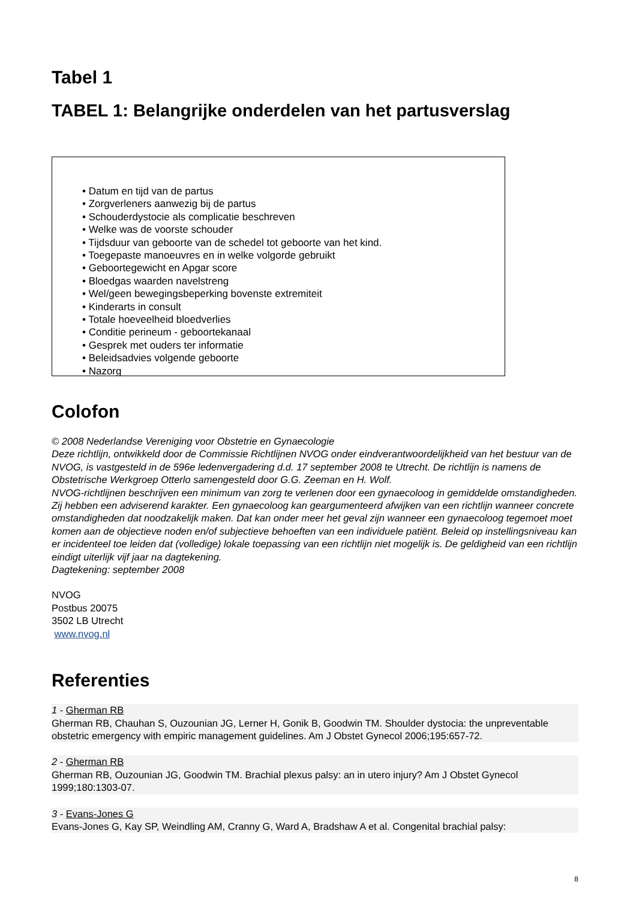Tabel 1
TABEL 1: Belangrijke onderdelen van het partusverslag
• Datum en tijd van de partus
• Zorgverleners aanwezig bij de partus
• Schouderdystocie als complicatie beschreven
• Welke was de voorste schouder
• Tijdsduur van geboorte van de schedel tot geboorte van het kind.
• Toegepaste manoeuvres en in welke volgorde gebruikt
• Geboortegewicht en Apgar score
• Bloedgas waarden navelstreng
• Wel/geen bewegingsbeperking bovenste extremiteit
• Kinderarts in consult
• Totale hoeveelheid bloedverlies
• Conditie perineum - geboortekanaal
• Gesprek met ouders ter informatie
• Beleidsadvies volgende geboorte
• Nazorg
Colofon
© 2008 Nederlandse Vereniging voor Obstetrie en Gynaecologie
Deze richtlijn, ontwikkeld door de Commissie Richtlijnen NVOG onder eindverantwoordelijkheid van het bestuur van de NVOG, is vastgesteld in de 596e ledenvergadering d.d. 17 september 2008 te Utrecht. De richtlijn is namens de Obstetrische Werkgroep Otterlo samengesteld door G.G. Zeeman en H. Wolf.
NVOG-richtlijnen beschrijven een minimum van zorg te verlenen door een gynaecoloog in gemiddelde omstandigheden. Zij hebben een adviserend karakter. Een gynaecoloog kan geargumenteerd afwijken van een richtlijn wanneer concrete omstandigheden dat noodzakelijk maken. Dat kan onder meer het geval zijn wanneer een gynaecoloog tegemoet moet komen aan de objectieve noden en/of subjectieve behoeften van een individuele patiënt. Beleid op instellingsniveau kan er incidenteel toe leiden dat (volledige) lokale toepassing van een richtlijn niet mogelijk is. De geldigheid van een richtlijn eindigt uiterlijk vijf jaar na dagtekening.
Dagtekening: september 2008
NVOG
Postbus 20075
3502 LB Utrecht
www.nvog.nl
Referenties
1 - Gherman RB
Gherman RB, Chauhan S, Ouzounian JG, Lerner H, Gonik B, Goodwin TM. Shoulder dystocia: the unpreventable obstetric emergency with empiric management guidelines. Am J Obstet Gynecol 2006;195:657-72.
2 - Gherman RB
Gherman RB, Ouzounian JG, Goodwin TM. Brachial plexus palsy: an in utero injury? Am J Obstet Gynecol 1999;180:1303-07.
3 - Evans-Jones G
Evans-Jones G, Kay SP, Weindling AM, Cranny G, Ward A, Bradshaw A et al. Congenital brachial palsy:
8